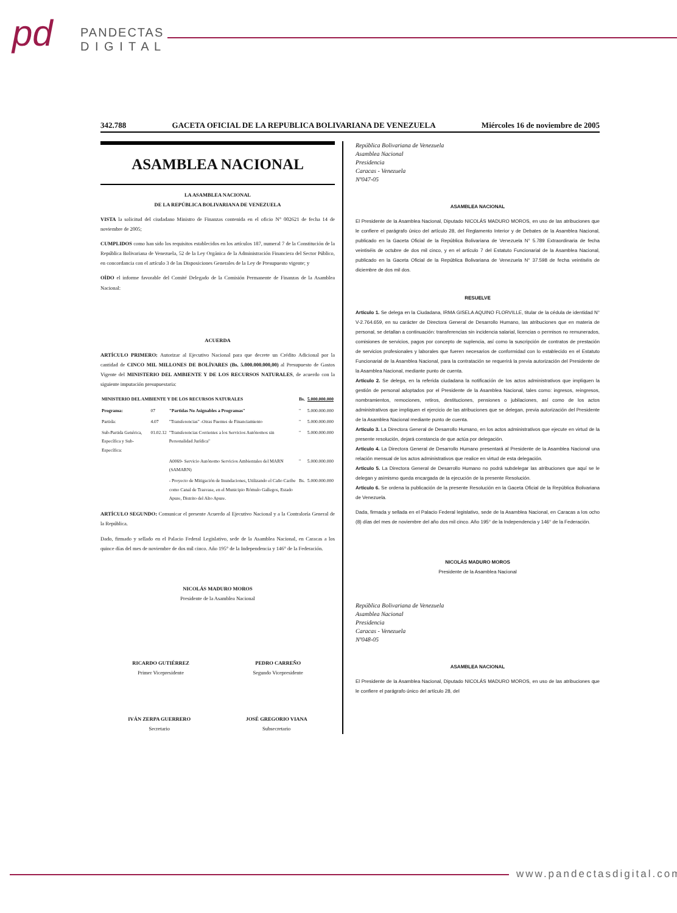pd
PANDECTAS
D I G I T A L
342.788 GACETA OFICIAL DE LA REPUBLICA BOLIVARIANA DE VENEZUELA Miércoles 16 de noviembre de 2005
ASAMBLEA NACIONAL
LA ASAMBLEA NACIONAL
DE LA REPÚBLICA BOLIVARIANA DE VENEZUELA
VISTA la solicitud del ciudadano Ministro de Finanzas contenida en el oficio N° 002621 de fecha 14 de noviembre de 2005;
CUMPLIDOS como han sido los requisitos establecidos en los artículos 187, numeral 7 de la Constitución de la República Bolivariana de Venezuela, 52 de la Ley Orgánica de la Administración Financiera del Sector Público, en concordancia con el artículo 3 de las Disposiciones Generales de la Ley de Presupuesto vigente; y
OÍDO el informe favorable del Comité Delegado de la Comisión Permanente de Finanzas de la Asamblea Nacional:
ACUERDA
ARTÍCULO PRIMERO: Autorizar al Ejecutivo Nacional para que decrete un Crédito Adicional por la cantidad de CINCO MIL MILLONES DE BOLÍVARES (Bs. 5.000.000.000,00) al Presupuesto de Gastos Vigente del MINISTERIO DEL AMBIENTE Y DE LOS RECURSOS NATURALES, de acuerdo con la siguiente imputación presupuestaria:
| MINISTERIO DEL AMBIENTE Y DE LOS RECURSOS NATURALES | | | Bs. | 5.000.000.000 |
| Programa: | 07 | "Partidas No Asignables a Programas" | " | 5.000.000.000 |
| Partida: | 4.07 | "Transferencias" -Otras Fuentes de Financiamiento | " | 5.000.000.000 |
| Sub-Partida Genérica, Específica y Sub-Específica: | 01.02.12 | "Transferencias Corrientes a los Servicios Autónomos sin Personalidad Jurídica" | " | 5.000.000.000 |
| | | A0069- Servicio Autónomo Servicios Ambientales del MARN (SAMARN) | " | 5.000.000.000 |
| | | - Proyecto de Mitigación de Inundaciones, Utilizando el Caño Caribe como Canal de Trasvase, en el Municipio Rómulo Gallegos, Estado Apure, Distrito del Alto Apure. | Bs. | 5.000.000.000 |
ARTÍCULO SEGUNDO: Comunicar el presente Acuerdo al Ejecutivo Nacional y a la Contraloría General de la República.
Dado, firmado y sellado en el Palacio Federal Legislativo, sede de la Asamblea Nacional, en Caracas a los quince días del mes de noviembre de dos mil cinco. Año 195° de la Independencia y 146° de la Federación.
NICOLÁS MADURO MOROS
Presidente de la Asamblea Nacional
RICARDO GUTIÉRREZ
Primer Vicepresidente
PEDRO CARREÑO
Segundo Vicepresidente
IVÁN ZERPA GUERRERO
Secretario
JOSÉ GREGORIO VIANA
Subsecretario
República Bolivariana de Venezuela
Asamblea Nacional
Presidencia
Caracas - Venezuela
Nº047-05
ASAMBLEA NACIONAL
El Presidente de la Asamblea Nacional, Diputado NICOLÁS MADURO MOROS, en uso de las atribuciones que le confiere el parágrafo único del artículo 28, del Reglamento Interior y de Debates de la Asamblea Nacional, publicado en la Gaceta Oficial de la República Bolivariana de Venezuela N° 5.789 Extraordinaria de fecha veintiséis de octubre de dos mil cinco, y en el artículo 7 del Estatuto Funcionarial de la Asamblea Nacional, publicado en la Gaceta Oficial de la República Bolivariana de Venezuela N° 37.598 de fecha veintiséis de diciembre de dos mil dos.
RESUELVE
Artículo 1. Se delega en la Ciudadana, IRMA GISELA AQUINO FLORVILLE, titular de la cédula de identidad N° V-2.764.659, en su carácter de Directora General de Desarrollo Humano, las atribuciones que en materia de personal, se detallan a continuación: transferencias sin incidencia salarial, licencias o permisos no remunerados, comisiones de servicios, pagos por concepto de suplencia, así como la suscripción de contratos de prestación de servicios profesionales y laborales que fueren necesarios de conformidad con lo establecido en el Estatuto Funcionarial de la Asamblea Nacional, para la contratación se requerirá la previa autorización del Presidente de la Asamblea Nacional, mediante punto de cuenta.
Artículo 2. Se delega, en la referida ciudadana la notificación de los actos administrativos que impliquen la gestión de personal adoptados por el Presidente de la Asamblea Nacional, tales como: ingresos, reingresos, nombramientos, remociones, retiros, destituciones, pensiones o jubilaciones, así como de los actos administrativos que impliquen el ejercicio de las atribuciones que se delegan, previa autorización del Presidente de la Asamblea Nacional mediante punto de cuenta.
Artículo 3. La Directora General de Desarrollo Humano, en los actos administrativos que ejecute en virtud de la presente resolución, dejará constancia de que actúa por delegación.
Artículo 4. La Directora General de Desarrollo Humano presentará al Presidente de la Asamblea Nacional una relación mensual de los actos administrativos que realice en virtud de esta delegación.
Artículo 5. La Directora General de Desarrollo Humano no podrá subdelegar las atribuciones que aquí se le delegan y asimismo queda encargada de la ejecución de la presente Resolución.
Artículo 6. Se ordena la publicación de la presente Resolución en la Gaceta Oficial de la República Bolivariana de Venezuela.
Dada, firmada y sellada en el Palacio Federal legislativo, sede de la Asamblea Nacional, en Caracas a los ocho (8) días del mes de noviembre del año dos mil cinco. Año 195° de la Independencia y 146° de la Federación.
NICOLÁS MADURO MOROS
Presidente de la Asamblea Nacional
República Bolivariana de Venezuela
Asamblea Nacional
Presidencia
Caracas - Venezuela
Nº048-05
ASAMBLEA NACIONAL
El Presidente de la Asamblea Nacional, Diputado NICOLÁS MADURO MOROS, en uso de las atribuciones que le confiere el parágrafo único del artículo 28, del
www.pandectasdigital.com